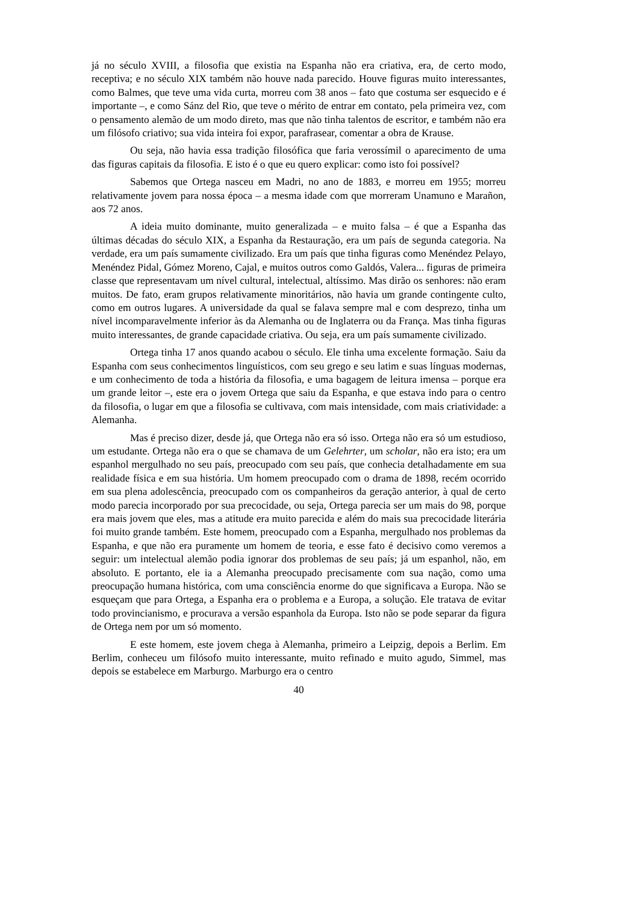já no século XVIII, a filosofia que existia na Espanha não era criativa, era, de certo modo, receptiva; e no século XIX também não houve nada parecido. Houve figuras muito interessantes, como Balmes, que teve uma vida curta, morreu com 38 anos – fato que costuma ser esquecido e é importante –, e como Sánz del Rio, que teve o mérito de entrar em contato, pela primeira vez, com o pensamento alemão de um modo direto, mas que não tinha talentos de escritor, e também não era um filósofo criativo; sua vida inteira foi expor, parafrasear, comentar a obra de Krause.
Ou seja, não havia essa tradição filosófica que faria verossímil o aparecimento de uma das figuras capitais da filosofia. E isto é o que eu quero explicar: como isto foi possível?
Sabemos que Ortega nasceu em Madri, no ano de 1883, e morreu em 1955; morreu relativamente jovem para nossa época – a mesma idade com que morreram Unamuno e Marañon, aos 72 anos.
A ideia muito dominante, muito generalizada – e muito falsa – é que a Espanha das últimas décadas do século XIX, a Espanha da Restauração, era um país de segunda categoria. Na verdade, era um país sumamente civilizado. Era um país que tinha figuras como Menéndez Pelayo, Menéndez Pidal, Gómez Moreno, Cajal, e muitos outros como Galdós, Valera... figuras de primeira classe que representavam um nível cultural, intelectual, altíssimo. Mas dirão os senhores: não eram muitos. De fato, eram grupos relativamente minoritários, não havia um grande contingente culto, como em outros lugares. A universidade da qual se falava sempre mal e com desprezo, tinha um nível incomparavelmente inferior às da Alemanha ou de Inglaterra ou da França. Mas tinha figuras muito interessantes, de grande capacidade criativa. Ou seja, era um país sumamente civilizado.
Ortega tinha 17 anos quando acabou o século. Ele tinha uma excelente formação. Saiu da Espanha com seus conhecimentos linguísticos, com seu grego e seu latim e suas línguas modernas, e um conhecimento de toda a história da filosofia, e uma bagagem de leitura imensa – porque era um grande leitor –, este era o jovem Ortega que saiu da Espanha, e que estava indo para o centro da filosofia, o lugar em que a filosofia se cultivava, com mais intensidade, com mais criatividade: a Alemanha.
Mas é preciso dizer, desde já, que Ortega não era só isso. Ortega não era só um estudioso, um estudante. Ortega não era o que se chamava de um Gelehrter, um scholar, não era isto; era um espanhol mergulhado no seu país, preocupado com seu país, que conhecia detalhadamente em sua realidade física e em sua história. Um homem preocupado com o drama de 1898, recém ocorrido em sua plena adolescência, preocupado com os companheiros da geração anterior, à qual de certo modo parecia incorporado por sua precocidade, ou seja, Ortega parecia ser um mais do 98, porque era mais jovem que eles, mas a atitude era muito parecida e além do mais sua precocidade literária foi muito grande também. Este homem, preocupado com a Espanha, mergulhado nos problemas da Espanha, e que não era puramente um homem de teoria, e esse fato é decisivo como veremos a seguir: um intelectual alemão podia ignorar dos problemas de seu país; já um espanhol, não, em absoluto. E portanto, ele ia a Alemanha preocupado precisamente com sua nação, como uma preocupação humana histórica, com uma consciência enorme do que significava a Europa. Não se esqueçam que para Ortega, a Espanha era o problema e a Europa, a solução. Ele tratava de evitar todo provincianismo, e procurava a versão espanhola da Europa. Isto não se pode separar da figura de Ortega nem por um só momento.
E este homem, este jovem chega à Alemanha, primeiro a Leipzig, depois a Berlim. Em Berlim, conheceu um filósofo muito interessante, muito refinado e muito agudo, Simmel, mas depois se estabelece em Marburgo. Marburgo era o centro
40